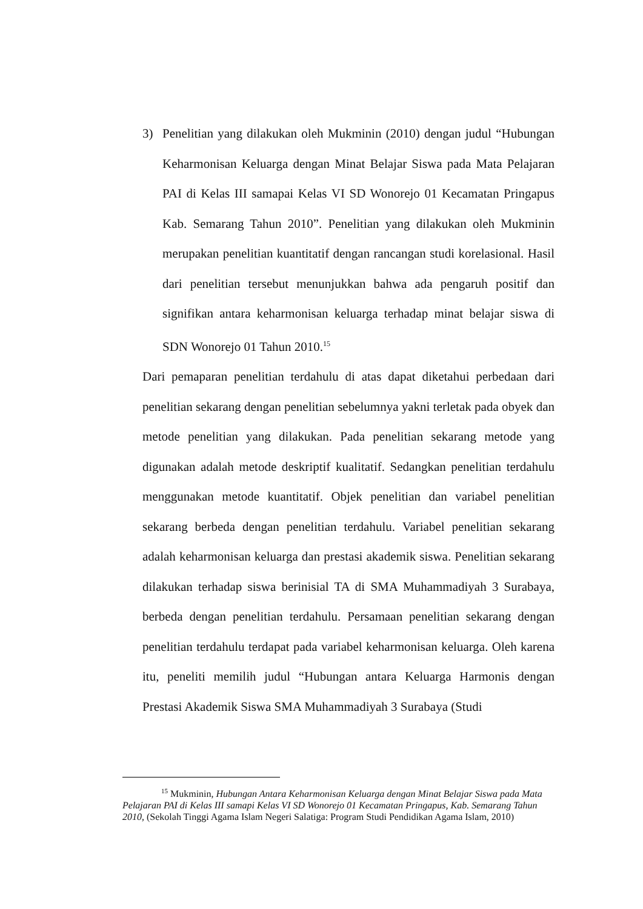3) Penelitian yang dilakukan oleh Mukminin (2010) dengan judul “Hubungan Keharmonisan Keluarga dengan Minat Belajar Siswa pada Mata Pelajaran PAI di Kelas III samapai Kelas VI SD Wonorejo 01 Kecamatan Pringapus Kab. Semarang Tahun 2010”. Penelitian yang dilakukan oleh Mukminin merupakan penelitian kuantitatif dengan rancangan studi korelasional. Hasil dari penelitian tersebut menunjukkan bahwa ada pengaruh positif dan signifikan antara keharmonisan keluarga terhadap minat belajar siswa di SDN Wonorejo 01 Tahun 2010.<sup>15</sup>
Dari pemaparan penelitian terdahulu di atas dapat diketahui perbedaan dari penelitian sekarang dengan penelitian sebelumnya yakni terletak pada obyek dan metode penelitian yang dilakukan. Pada penelitian sekarang metode yang digunakan adalah metode deskriptif kualitatif. Sedangkan penelitian terdahulu menggunakan metode kuantitatif. Objek penelitian dan variabel penelitian sekarang berbeda dengan penelitian terdahulu. Variabel penelitian sekarang adalah keharmonisan keluarga dan prestasi akademik siswa. Penelitian sekarang dilakukan terhadap siswa berinisial TA di SMA Muhammadiyah 3 Surabaya, berbeda dengan penelitian terdahulu. Persamaan penelitian sekarang dengan penelitian terdahulu terdapat pada variabel keharmonisan keluarga. Oleh karena itu, peneliti memilih judul “Hubungan antara Keluarga Harmonis dengan Prestasi Akademik Siswa SMA Muhammadiyah 3 Surabaya (Studi
<sup>15</sup> Mukminin, Hubungan Antara Keharmonisan Keluarga dengan Minat Belajar Siswa pada Mata Pelajaran PAI di Kelas III samapi Kelas VI SD Wonorejo 01 Kecamatan Pringapus, Kab. Semarang Tahun 2010, (Sekolah Tinggi Agama Islam Negeri Salatiga: Program Studi Pendidikan Agama Islam, 2010)